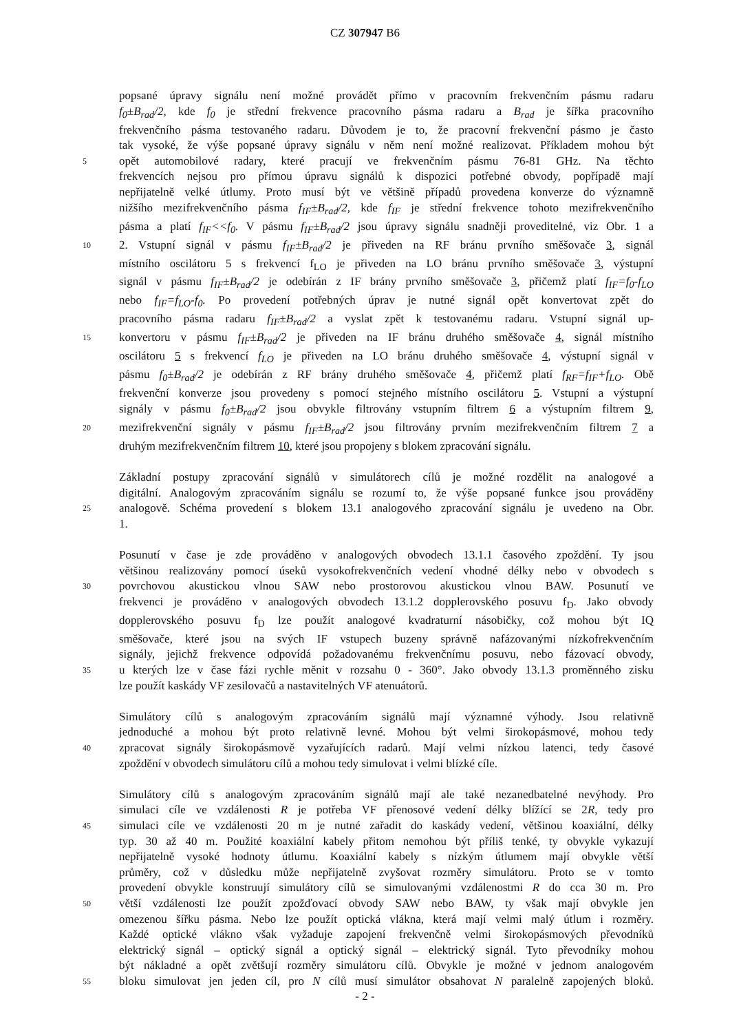CZ 307947 B6
popsané úpravy signálu není možné provádět přímo v pracovním frekvenčním pásmu radaru
f<sub>0</sub>±B<sub>rad</sub>/2, kde f<sub>0</sub> je střední frekvence pracovního pásma radaru a B<sub>rad</sub> je šířka pracovního
frekvenčního pásma testovaného radaru. Důvodem je to, že pracovní frekvenční pásmo je často
tak vysoké, že výše popsané úpravy signálu v něm není možné realizovat. Příkladem mohou být
5 opět automobilové radary, které pracují ve frekvenčním pásmu 76-81 GHz. Na těchto
frekvencích nejsou pro přímou úpravu signálů k dispozici potřebné obvody, popřípadě mají
nepřijatelně velké útlumy. Proto musí být ve většině případů provedena konverze do významně
nižšího mezifrekvenčního pásma f<sub>IF</sub>±B<sub>rad</sub>/2, kde f<sub>IF</sub> je střední frekvence tohoto mezifrekvenčního
pásma a platí f<sub>IF</sub><<f<sub>0</sub>. V pásmu f<sub>IF</sub>±B<sub>rad</sub>/2 jsou úpravy signálu snadněji proveditelné, viz Obr. 1 a
10 2. Vstupní signál v pásmu f<sub>IF</sub>±B<sub>rad</sub>/2 je přiveden na RF bránu prvního směšovače 3, signál
místního oscilátoru 5 s frekvencí f<sub>LO</sub> je přiveden na LO bránu prvního směšovače 3, výstupní
signál v pásmu f<sub>IF</sub>±B<sub>rad</sub>/2 je odebírán z IF brány prvního směšovače 3, přičemž platí f<sub>IF</sub>=f<sub>0</sub>-f<sub>LO</sub>
nebo f<sub>IF</sub>=f<sub>LO</sub>-f<sub>0</sub>. Po provedení potřebných úprav je nutné signál opět konvertovat zpět do
pracovního pásma radaru f<sub>IF</sub>±B<sub>rad</sub>/2 a vyslat zpět k testovanému radaru. Vstupní signál up-
15 konvertoru v pásmu f<sub>IF</sub>±B<sub>rad</sub>/2 je přiveden na IF bránu druhého směšovače 4, signál místního
oscilátoru 5 s frekvencí f<sub>LO</sub> je přiveden na LO bránu druhého směšovače 4, výstupní signál v
pásmu f<sub>0</sub>±B<sub>rad</sub>/2 je odebírán z RF brány druhého směšovače 4, přičemž platí f<sub>RF</sub>=f<sub>IF</sub>+f<sub>LO</sub>. Obě
frekvenční konverze jsou provedeny s pomocí stejného místního oscilátoru 5. Vstupní a výstupní
signály v pásmu f<sub>0</sub>±B<sub>rad</sub>/2 jsou obvykle filtrovány vstupním filtrem 6 a výstupním filtrem 9,
20 mezifrekvenční signály v pásmu f<sub>IF</sub>±B<sub>rad</sub>/2 jsou filtrovány prvním mezifrekvenčním filtrem 7 a
druhým mezifrekvenčním filtrem 10, které jsou propojeny s blokem zpracování signálu.
Základní postupy zpracování signálů v simulátorech cílů je možné rozdělit na analogové a
digitální. Analogovým zpracováním signálu se rozumí to, že výše popsané funkce jsou prováděny
25 analogově. Schéma provedení s blokem 13.1 analogového zpracování signálu je uvedeno na Obr.
1.
Posunutí v čase je zde prováděno v analogových obvodech 13.1.1 časového zpoždění. Ty jsou
většinou realizovány pomocí úseků vysokofrekvenčních vedení vhodné délky nebo v obvodech s
30 povrchovou akustickou vlnou SAW nebo prostorovou akustickou vlnou BAW. Posunutí ve
frekvenci je prováděno v analogových obvodech 13.1.2 dopplerovského posuvu f<sub>D</sub>. Jako obvody
dopplerovského posuvu f<sub>D</sub> lze použít analogové kvadraturní násobičky, což mohou být IQ
směšovače, které jsou na svých IF vstupech buzeny správně nafázovanými nízkofrekvenčním
signály, jejichž frekvence odpovídá požadovanému frekvenčnímu posuvu, nebo fázovací obvody,
35 u kterých lze v čase fázi rychle měnit v rozsahu 0 - 360°. Jako obvody 13.1.3 proměnného zisku
lze použít kaskády VF zesilovačů a nastavitelných VF atenuátorů.
Simulátory cílů s analogovým zpracováním signálů mají významné výhody. Jsou relativně
jednoduché a mohou být proto relativně levné. Mohou být velmi širokopásmové, mohou tedy
40 zpracovat signály širokopásmově vyzařujících radarů. Mají velmi nízkou latenci, tedy časové
zpoždění v obvodech simulátoru cílů a mohou tedy simulovat i velmi blízké cíle.
Simulátory cílů s analogovým zpracováním signálů mají ale také nezanedbatelné nevýhody. Pro
simulaci cíle ve vzdálenosti R je potřeba VF přenosové vedení délky blížící se 2R, tedy pro
45 simulaci cíle ve vzdálenosti 20 m je nutné zařadit do kaskády vedení, většinou koaxiální, délky
typ. 30 až 40 m. Použité koaxiální kabely přitom nemohou být příliš tenké, ty obvykle vykazují
nepřijatelně vysoké hodnoty útlumu. Koaxiální kabely s nízkým útlumem mají obvykle větší
průměry, což v důsledku může nepřijatelně zvyšovat rozměry simulátoru. Proto se v tomto
provedení obvykle konstruují simulátory cílů se simulovanými vzdálenostmi R do cca 30 m. Pro
50 větší vzdálenosti lze použít zpožďovací obvody SAW nebo BAW, ty však mají obvykle jen
omezenou šířku pásma. Nebo lze použít optická vlákna, která mají velmi malý útlum i rozměry.
Každé optické vlákno však vyžaduje zapojení frekvenčně velmi širokopásmových převodníků
elektrický signál – optický signál a optický signál – elektrický signál. Tyto převodníky mohou
být nákladné a opět zvětšují rozměry simulátoru cílů. Obvykle je možné v jednom analogovém
55 bloku simulovat jen jeden cíl, pro N cílů musí simulátor obsahovat N paralelně zapojených bloků.
- 2 -